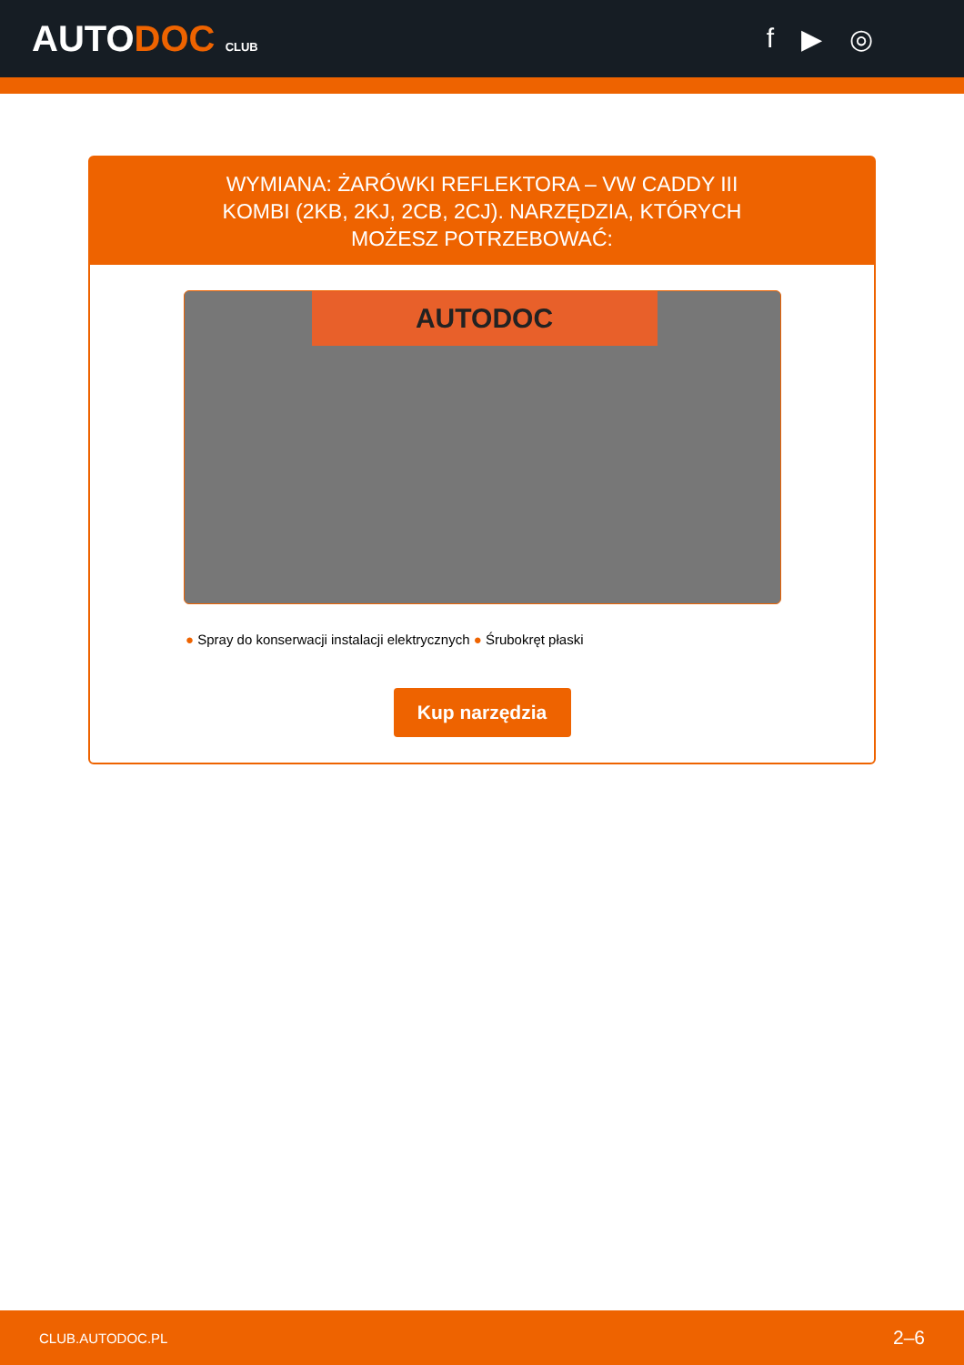AUTODOC CLUB
f ▶ ◎
WYMIANA: ŻARÓWKI REFLEKTORA – VW CADDY III KOMBI (2KB, 2KJ, 2CB, 2CJ). NARZĘDZIA, KTÓRYCH MOŻESZ POTRZEBOWAĆ:
AUTODOC
● Spray do konserwacji instalacji elektrycznych ● Śrubokręt płaski
Kup narzędzia
CLUB.AUTODOC.PL 2–6